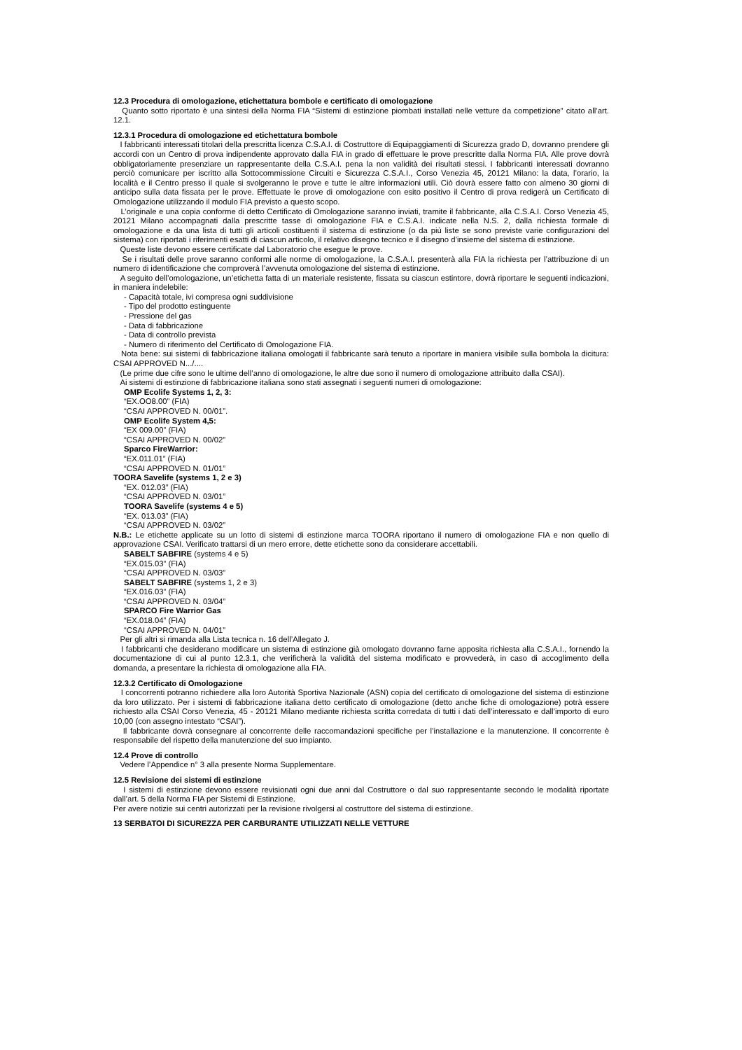12.3 Procedura di omologazione, etichettatura bombole e certificato di omologazione
Quanto sotto riportato è una sintesi della Norma FIA “Sistemi di estinzione piombati installati nelle vetture da competizione” citato all’art. 12.1.
12.3.1 Procedura di omologazione ed etichettatura bombole
I fabbricanti interessati titolari della prescritta licenza C.S.A.I. di Costruttore di Equipaggiamenti di Sicurezza grado D, dovranno prendere gli accordi con un Centro di prova indipendente approvato dalla FIA in grado di effettuare le prove prescritte dalla Norma FIA. Alle prove dovrà obbligatoriamente presenziare un rappresentante della C.S.A.I. pena la non validità dei risultati stessi. I fabbricanti interessati dovranno perciò comunicare per iscritto alla Sottocommissione Circuiti e Sicurezza C.S.A.I., Corso Venezia 45, 20121 Milano: la data, l’orario, la località e il Centro presso il quale si svolgeranno le prove e tutte le altre informazioni utili. Ciò dovrà essere fatto con almeno 30 giorni di anticipo sulla data fissata per le prove. Effettuate le prove di omologazione con esito positivo il Centro di prova redigerà un Certificato di Omologazione utilizzando il modulo FIA previsto a questo scopo.
L’originale e una copia conforme di detto Certificato di Omologazione saranno inviati, tramite il fabbricante, alla C.S.A.I. Corso Venezia 45, 20121 Milano accompagnati dalla prescritte tasse di omologazione FIA e C.S.A.I. indicate nella N.S. 2, dalla richiesta formale di omologazione e da una lista di tutti gli articoli costituenti il sistema di estinzione (o da più liste se sono previste varie configurazioni del sistema) con riportati i riferimenti esatti di ciascun articolo, il relativo disegno tecnico e il disegno d’insieme del sistema di estinzione.
Queste liste devono essere certificate dal Laboratorio che esegue le prove.
Se i risultati delle prove saranno conformi alle norme di omologazione, la C.S.A.I. presenterà alla FIA la richiesta per l’attribuzione di un numero di identificazione che comproverà l’avvenuta omologazione del sistema di estinzione.
A seguito dell’omologazione, un’etichetta fatta di un materiale resistente, fissata su ciascun estintore, dovrà riportare le seguenti indicazioni, in maniera indelebile:
- Capacità totale, ivi compresa ogni suddivisione
- Tipo del prodotto estinguente
- Pressione del gas
- Data di fabbricazione
- Data di controllo prevista
- Numero di riferimento del Certificato di Omologazione FIA.
Nota bene: sui sistemi di fabbricazione italiana omologati il fabbricante sarà tenuto a riportare in maniera visibile sulla bombola la dicitura: CSAI APPROVED N.../....
(Le prime due cifre sono le ultime dell’anno di omologazione, le altre due sono il numero di omologazione attribuito dalla CSAI).
Ai sistemi di estinzione di fabbricazione italiana sono stati assegnati i seguenti numeri di omologazione:
OMP Ecolife Systems 1, 2, 3:
“EX.OO8.00” (FIA)
“CSAI APPROVED N. 00/01”.
OMP Ecolife System 4,5:
“EX 009.00” (FIA)
“CSAI APPROVED N. 00/02”
Sparco FireWarrior:
“EX.011.01” (FIA)
“CSAI APPROVED N. 01/01”
TOORA Savelife (systems 1, 2 e 3)
“EX. 012.03” (FIA)
“CSAI APPROVED N. 03/01”
TOORA Savelife (systems 4 e 5)
“EX. 013.03” (FIA)
“CSAI APPROVED N. 03/02”
N.B.: Le etichette applicate su un lotto di sistemi di estinzione marca TOORA riportano il numero di omologazione FIA e non quello di approvazione CSAI. Verificato trattarsi di un mero errore, dette etichette sono da considerare accettabili.
SABELT SABFIRE (systems 4 e 5)
“EX.015.03” (FIA)
“CSAI APPROVED N. 03/03”
SABELT SABFIRE (systems 1, 2 e 3)
“EX.016.03” (FIA)
“CSAI APPROVED N. 03/04”
SPARCO Fire Warrior Gas
“EX.018.04” (FIA)
“CSAI APPROVED N. 04/01”
Per gli altri si rimanda alla Lista tecnica n. 16 dell’Allegato J.
I fabbricanti che desiderano modificare un sistema di estinzione già omologato dovranno farne apposita richiesta alla C.S.A.I., fornendo la documentazione di cui al punto 12.3.1, che verificherà la validità del sistema modificato e provvederà, in caso di accoglimento della domanda, a presentare la richiesta di omologazione alla FIA.
12.3.2 Certificato di Omologazione
I concorrenti potranno richiedere alla loro Autorità Sportiva Nazionale (ASN) copia del certificato di omologazione del sistema di estinzione da loro utilizzato. Per i sistemi di fabbricazione italiana detto certificato di omologazione (detto anche fiche di omologazione) potrà essere richiesto alla CSAI Corso Venezia, 45 - 20121 Milano mediante richiesta scritta corredata di tutti i dati dell’interessato e dall’importo di euro 10,00 (con assegno intestato “CSAI”).
Il fabbricante dovrà consegnare al concorrente delle raccomandazioni specifiche per l’installazione e la manutenzione. Il concorrente è responsabile del rispetto della manutenzione del suo impianto.
12.4 Prove di controllo
Vedere l’Appendice n° 3 alla presente Norma Supplementare.
12.5 Revisione dei sistemi di estinzione
I sistemi di estinzione devono essere revisionati ogni due anni dal Costruttore o dal suo rappresentante secondo le modalità riportate dall’art. 5 della Norma FIA per Sistemi di Estinzione.
Per avere notizie sui centri autorizzati per la revisione rivolgersi al costruttore del sistema di estinzione.
13 SERBATOI DI SICUREZZA PER CARBURANTE UTILIZZATI NELLE VETTURE